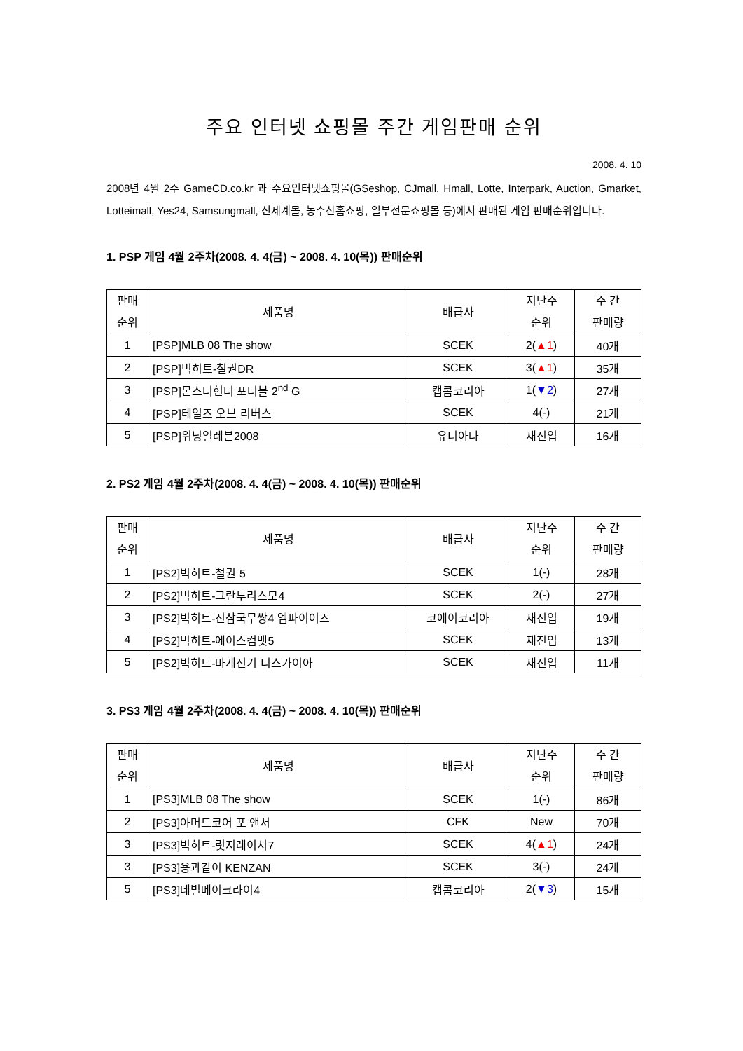주요 인터넷 쇼핑몰 주간 게임판매 순위
2008. 4. 10
2008년 4월 2주 GameCD.co.kr 과 주요인터넷쇼핑몰(GSeshop, CJmall, Hmall, Lotte, Interpark, Auction, Gmarket, Lotteimall, Yes24, Samsungmall, 신세계몰, 농수산홈쇼핑, 일부전문쇼핑몰 등)에서 판매된 게임 판매순위입니다.
1. PSP 게임 4월 2주차(2008. 4. 4(금) ~ 2008. 4. 10(목)) 판매순위
| 판매 순위 | 제품명 | 배급사 | 지난주 순위 | 주 간 판매량 |
| --- | --- | --- | --- | --- |
| 1 | [PSP]MLB 08 The show | SCEK | 2( ▲1 ) | 40개 |
| 2 | [PSP]빅히트-철권DR | SCEK | 3( ▲1 ) | 35개 |
| 3 | [PSP]몬스터헌터 포터블 2<sup>nd</sup> G | 캡콤코리아 | 1( ▼2 ) | 27개 |
| 4 | [PSP]테일즈 오브 리버스 | SCEK | 4(-) | 21개 |
| 5 | [PSP]위닝일레븐2008 | 유니아나 | 재진입 | 16개 |
2. PS2 게임 4월 2주차(2008. 4. 4(금) ~ 2008. 4. 10(목)) 판매순위
| 판매 순위 | 제품명 | 배급사 | 지난주 순위 | 주 간 판매량 |
| --- | --- | --- | --- | --- |
| 1 | [PS2]빅히트-철권 5 | SCEK | 1(-) | 28개 |
| 2 | [PS2]빅히트-그란투리스모4 | SCEK | 2(-) | 27개 |
| 3 | [PS2]빅히트-진삼국무쌍4 엠파이어즈 | 코에이코리아 | 재진입 | 19개 |
| 4 | [PS2]빅히트-에이스컴뱃5 | SCEK | 재진입 | 13개 |
| 5 | [PS2]빅히트-마계전기 디스가이아 | SCEK | 재진입 | 11개 |
3. PS3 게임 4월 2주차(2008. 4. 4(금) ~ 2008. 4. 10(목)) 판매순위
| 판매 순위 | 제품명 | 배급사 | 지난주 순위 | 주 간 판매량 |
| --- | --- | --- | --- | --- |
| 1 | [PS3]MLB 08 The show | SCEK | 1(-) | 86개 |
| 2 | [PS3]아머드코어 포 앤서 | CFK | New | 70개 |
| 3 | [PS3]빅히트-릿지레이서7 | SCEK | 4( ▲1 ) | 24개 |
| 3 | [PS3]용과같이 KENZAN | SCEK | 3(-) | 24개 |
| 5 | [PS3]데빌메이크라이4 | 캡콤코리아 | 2( ▼3 ) | 15개 |